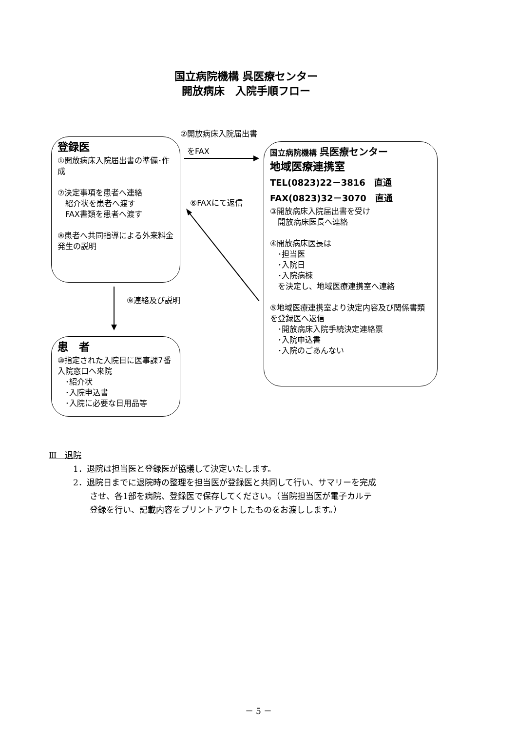国立病院機構 呉医療センター
開放病床　入院手順フロー
②開放病床入院届出書
をFAX
⑥FAXにて返信
⑨連絡及び説明
登録医
①開放病床入院届出書の準備･作成
⑦決定事項を患者へ連絡
　紹介状を患者へ渡す
　FAX書類を患者へ渡す
⑧患者へ共同指導による外来料金発生の説明
患　者
⑩指定された入院日に医事課7番入院窓口へ来院
　･紹介状
　･入院申込書
　･入院に必要な日用品等
国立病院機構 呉医療センター
地域医療連携室
TEL(0823)22－3816　直通
FAX(0823)32－3070　直通
③開放病床入院届出書を受け
　開放病床医長へ連絡
④開放病床医長は
　･担当医
　･入院日
　･入院病棟
　を決定し、地域医療連携室へ連絡
⑤地域医療連携室より決定内容及び関係書類を登録医へ返信
　･開放病床入院手続決定連絡票
　･入院申込書
　･入院のごあんない
Ⅲ　退院
1．退院は担当医と登録医が協議して決定いたします。
2．退院日までに退院時の整理を担当医が登録医と共同して行い、サマリーを完成
　　させ、各1部を病院、登録医で保存してください。（当院担当医が電子カルテ
　　登録を行い、記載内容をプリントアウトしたものをお渡しします。）
－ 5 －